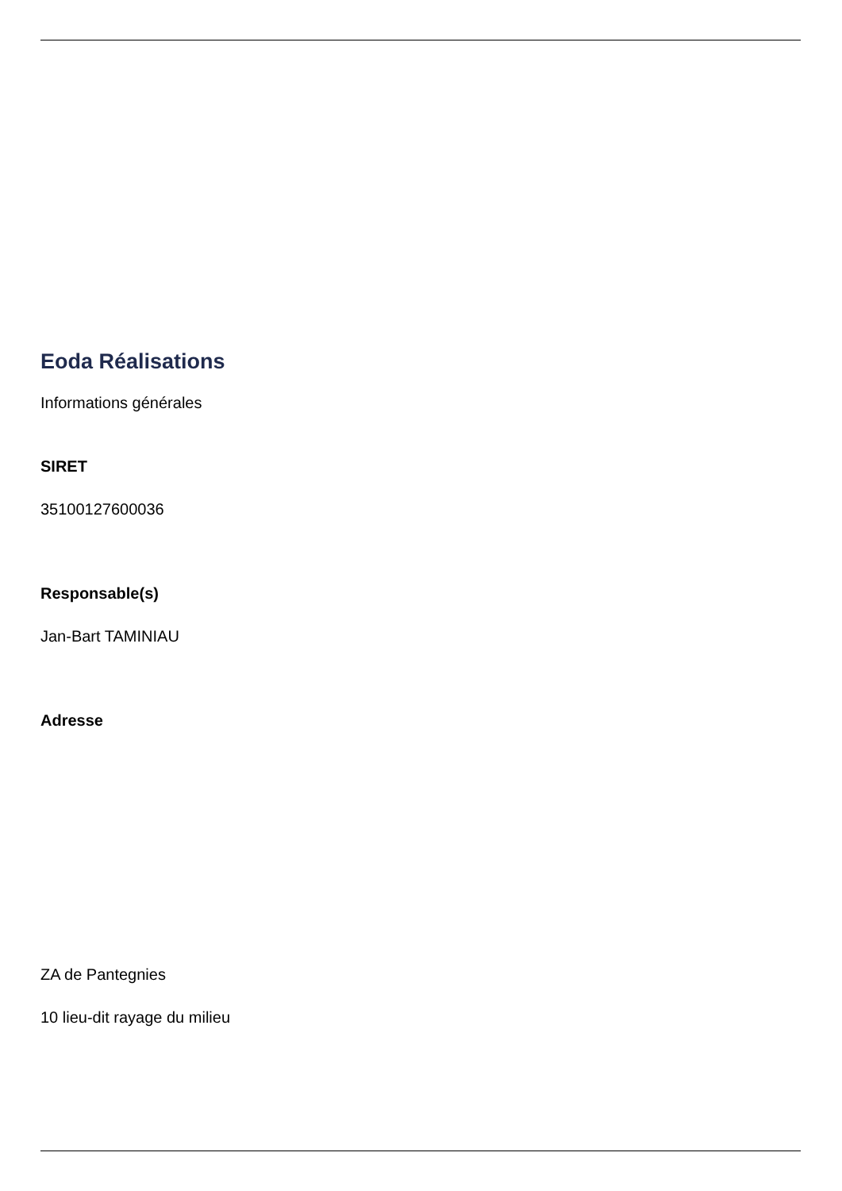Eoda Réalisations
Informations générales
SIRET
35100127600036
Responsable(s)
Jan-Bart TAMINIAU
Adresse
ZA de Pantegnies
10 lieu-dit rayage du milieu